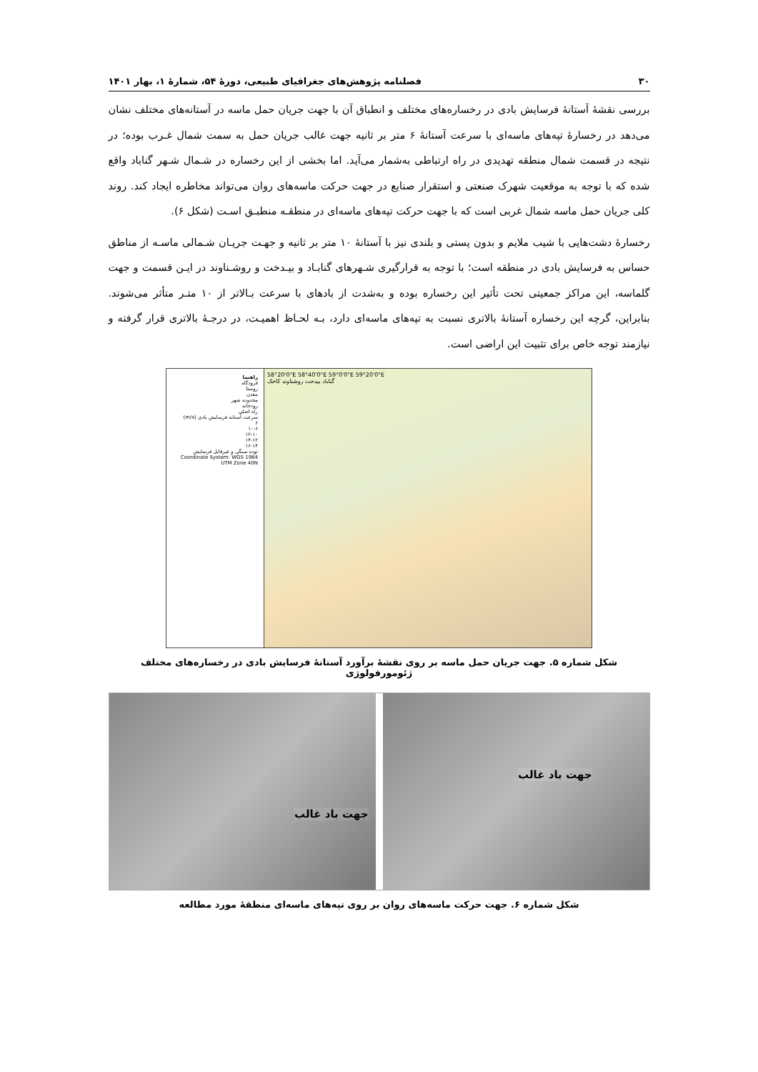۳۰ فصلنامه پژوهش‌های جغرافیای طبیعی، دورۀ ۵۴، شمارۀ ۱، بهار ۱۴۰۱
بررسی نقشۀ آستانۀ فرسایش بادی در رخساره‌های مختلف و انطباق آن با جهت جریان حمل ماسه در آستانه‌های مختلف نشان می‌دهد در رخسارۀ تپه‌های ماسه‌ای با سرعت آستانۀ ۶ متر بر ثانیه جهت غالب جریان حمل به سمت شمال غـرب بوده؛ در نتیجه در قسمت شمال منطقه تهدیدی در راه ارتباطی به‌شمار می‌آید. اما بخشی از این رخساره در شـمال شـهر گناباد واقع شده که با توجه به موقعیت شهرک صنعتی و استقرار صنایع در جهت حرکت ماسه‌های روان می‌تواند مخاطره ایجاد کند. روند کلی جریان حمل ماسه شمال غربی است که با جهت حرکت تپه‌های ماسه‌ای در منطقـه منطبـق اسـت (شکل ۶).
رخسارۀ دشت‌هایی با شیب ملایم و بدون پستی و بلندی نیز با آستانۀ ۱۰ متر بر ثانیه و جهـت جریـان شـمالی ماسـه از مناطق حساس به فرسایش بادی در منطقه است؛ با توجه به قرارگیری شـهرهای گنابـاد و بیـدخت و روشـناوند در ایـن قسمت و جهت گلماسه، این مراکز جمعیتی تحت تأثیر این رخساره بوده و به‌شدت از بادهای با سرعت بـالاتر از ۱۰ متـر متأثر می‌شوند. بنابراین، گرچه این رخساره آستانۀ بالاتری نسبت به تپه‌های ماسه‌ای دارد، بـه لحـاظ اهمیـت، در درجـۀ بالاتری قرار گرفته و نیازمند توجه خاص برای تثبیت این اراضی است.
راهنما
فرودگاه
روستا
معدن
محدوده شهر
رودخانه
راه اصلی
سرعت آستانه فرسایش بادی (m/s)
۶
۱۰-۶
۱۲-۱۰
۱۴-۱۲
۱۶-۱۴
توده سنگی و غیرقابل فرسایش
Coordinate System: WGS 1984 UTM Zone 40N
58°20'0"E 58°40'0"E 59°0'0"E 59°20'0"E
گناباد بیدخت روشناوند کاخک
شکل شماره ۵. جهت جریان حمل ماسه بر روی نقشۀ برآورد آستانۀ فرسایش بادی در رخساره‌های مختلف ژئومورفولوژی
جهت باد غالب
جهت باد غالب
شکل شماره ۶. جهت حرکت ماسه‌های روان بر روی تپه‌های ماسه‌ای منطقۀ مورد مطالعه